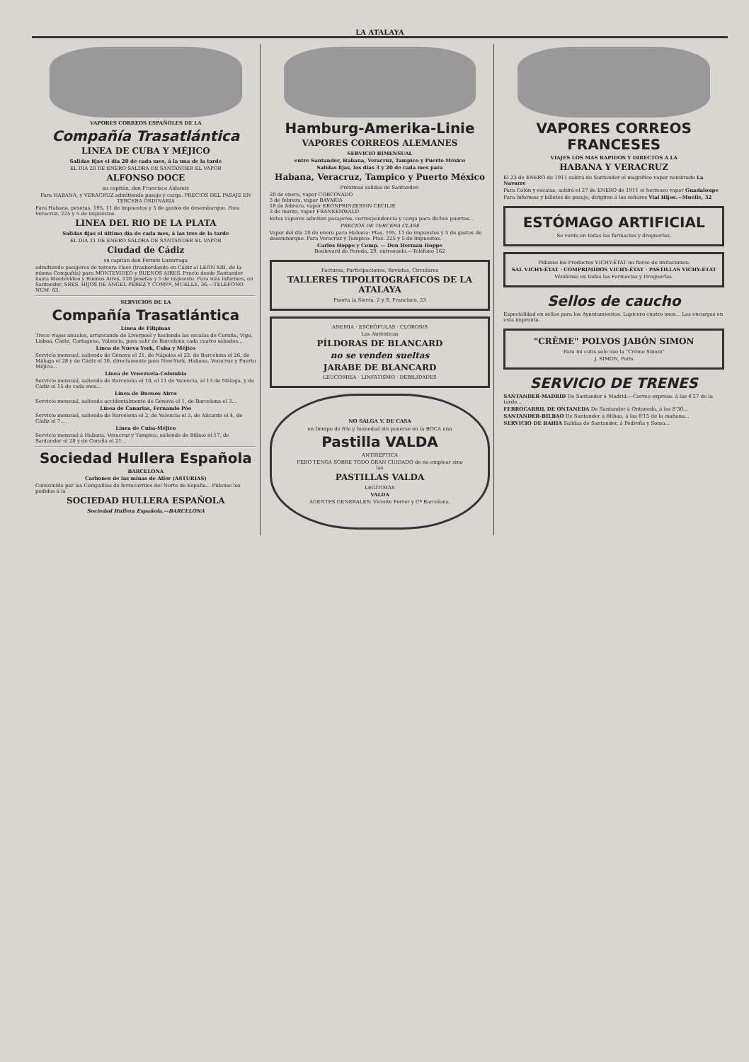LA ATALAYA
VAPORES CORREOS ESPAÑOLES DE LA
Compañía Trasatlántica
LINEA DE CUBA Y MÉJICO
Salidas fijas el día 20 de cada mes, á la una de la tarde
EL DIA 20 DE ENERO SALDRA DE SANTANDER EL VAPOR
ALFONSO DOCE
su capitán, don Francisco Aldamiz
Para HABANA, y VERACRUZ admitiendo pasaje y carga. PRECIOS DEL PASAJE EN TERCERA ORDINARIA
Para Habana, pesetas, 195, 11 de impuestos y 5 de gastos de desembarque. Para Veracruz, 225 y 5 de impuestos.
LINEA DEL RIO DE LA PLATA
Salidas fijas el último día de cada mes, á las tres de la tarde
EL DIA 31 DE ENERO SALDRA DE SANTANDER EL VAPOR
Ciudad de Cádiz
su capitán don Fermín Luzárraga
admitiendo pasajeros de tercera clase (trasbordando en Cádiz al LEON XIII, de la misma Compañía) para MONTEVIDEO y BUENOS AIRES. Precio desde Santander hasta Montevideo y Buenos Aires, 220 pesetas y 5 de impuesto. Para más informes, en Santander, SRES. HIJOS DE ANGEL PEREZ Y COMP.ª, MUELLE, 36.—TELEFONO NUM. 63.
SERVICIOS DE LA
Compañía Trasatlántica
Línea de Filipinas
Trece viajes anuales, arrancando de Liverpool y haciendo las escalas de Coruña, Vigo, Lisboa, Cádiz, Cartagena, Valencia, para salir de Barcelona cada cuatro sábados...
Línea de Nueva York, Cuba y Méjico
Servicio mensual, saliendo de Génova el 21, de Nápoles el 23, de Barcelona el 26, de Málaga el 28 y de Cádiz el 30, directamente para New-York, Habana, Veracruz y Puerto Méjico...
Línea de Venezuela-Colombia
Servicio mensual, saliendo de Barcelona el 10, el 11 de Valencia, el 13 de Málaga, y de Cádiz el 15 de cada mes...
Línea de Buenos Aires
Servicio mensual, saliendo accidentalmente de Génova el 1, de Barcelona el 3...
Línea de Canarias, Fernando Póo
Servicio mensual, saliendo de Barcelona el 2, de Valencia el 3, de Alicante el 4, de Cádiz el 7...
Línea de Cuba-Méjico
Servicio mensual á Habana, Veracruz y Tampico, saliendo de Bilbao el 17, de Santander el 20 y de Coruña el 21...
Sociedad Hullera Española
BARCELONA
Carbones de las minas de Aller (ASTURIAS)
Consumido por las Compañías de ferrocarriles del Norte de España... Pídanse los pedidos á la
SOCIEDAD HULLERA ESPAÑOLA
Sociedad Hullera Española.—BARCELONA
Hamburg-Amerika-Linie
VAPORES CORREOS ALEMANES
SERVICIO BIMENSUAL
entre Santander, Habana, Veracruz, Tampico y Puerto México
Salidas fijas, los días 3 y 20 de cada mes para
Habana, Veracruz, Tampico y Puerto México
Próximas salidas de Santander:
20 de enero, vapor CORCOVADO
3 de febrero, vapor BAVARIA
18 de febrero, vapor KRONPRINZESSIN CECILIE
3 de marzo, vapor FRANKENWALD
Estos vapores admiten pasajeros, correspondencia y carga para dichos puertos...
PRECIOS DE TERCERA CLASE
Vapor del día 20 de enero para Habana: Ptas. 195, 11 de impuestos y 5 de gastos de desembarque. Para Veracruz y Tampico: Ptas. 225 y 5 de impuestos.
Carlos Hoppe y Comp. — Don Herman Hoppe
Boulevard de Pereda, 29, entresuelo.—Teléfono 162
Facturas, Participaciones, Revistas, Circulares
TALLERES TIPOLITOGRÁFICOS DE LA ATALAYA
Puerta la Sierra, 2 y S. Francisco, 23
ANEMIA · ESCRÓFULAS · CLOROSIS
Las Auténticas
PÍLDORAS DE BLANCARD
no se venden sueltas
JARABE DE BLANCARD
LEUCORREA · LINFATISMO · DEBILIDADES
NO SALGA V. DE CASA
en tiempo de frío y humedad sin ponerse en la BOCA una
Pastilla VALDA
ANTISÉPTICA
PERO TENGA SOBRE TODO GRAN CUIDADO de no emplear sino las
PASTILLAS VALDA
LEGÍTIMAS
VALDA
AGENTES GENERALES: Vicente Ferrer y Cª Barcelona.
VAPORES CORREOS FRANCESES
VIAJES LOS MAS RAPIDOS Y DIRECTOS A LA
HABANA Y VERACRUZ
El 23 de ENERO de 1911 saldrá de Santander el magnífico vapor nombrado La Navarre
Para Colón y escalas, saldrá el 27 de ENERO de 1911 el hermoso vapor Guadaloupe
Para informes y billetes de pasaje, dirigirse á los señores Vial Hijos.—Muelle, 32
ESTÓMAGO ARTIFICIAL
Se venta en todas las farmacias y droguerías.
Pídanse los Productos VICHY-ÉTAT no fiarse de imitaciones:
SAL VICHY-ÉTAT · COMPRIMIDOS VICHY-ÉTAT · PASTILLAS VICHY-ÉTAT
Véndense en todas las Farmacias y Droguerías.
Sellos de caucho
Especialidad en sellos para los Ayuntamientos. Lapicero cuatro usos... Las encargos en esta imprenta.
"CRÈME" POLVOS JABÓN SIMON
Para mi cutis solo uso la "Crème Simon"
J. SIMON, Paris
SERVICIO DE TRENES
SANTANDER-MADRID De Santander á Madrid.—Correo expreso: á las 4'27 de la tarde...
FERROCARRIL DE ONTANEDA De Santander á Ontaneda, á las 8'30...
SANTANDER-BILBAO De Santander á Bilbao, á las 8'15 de la mañana...
SERVICIO DE BAHIA Salidas de Santander, á Pedreña y Somo...